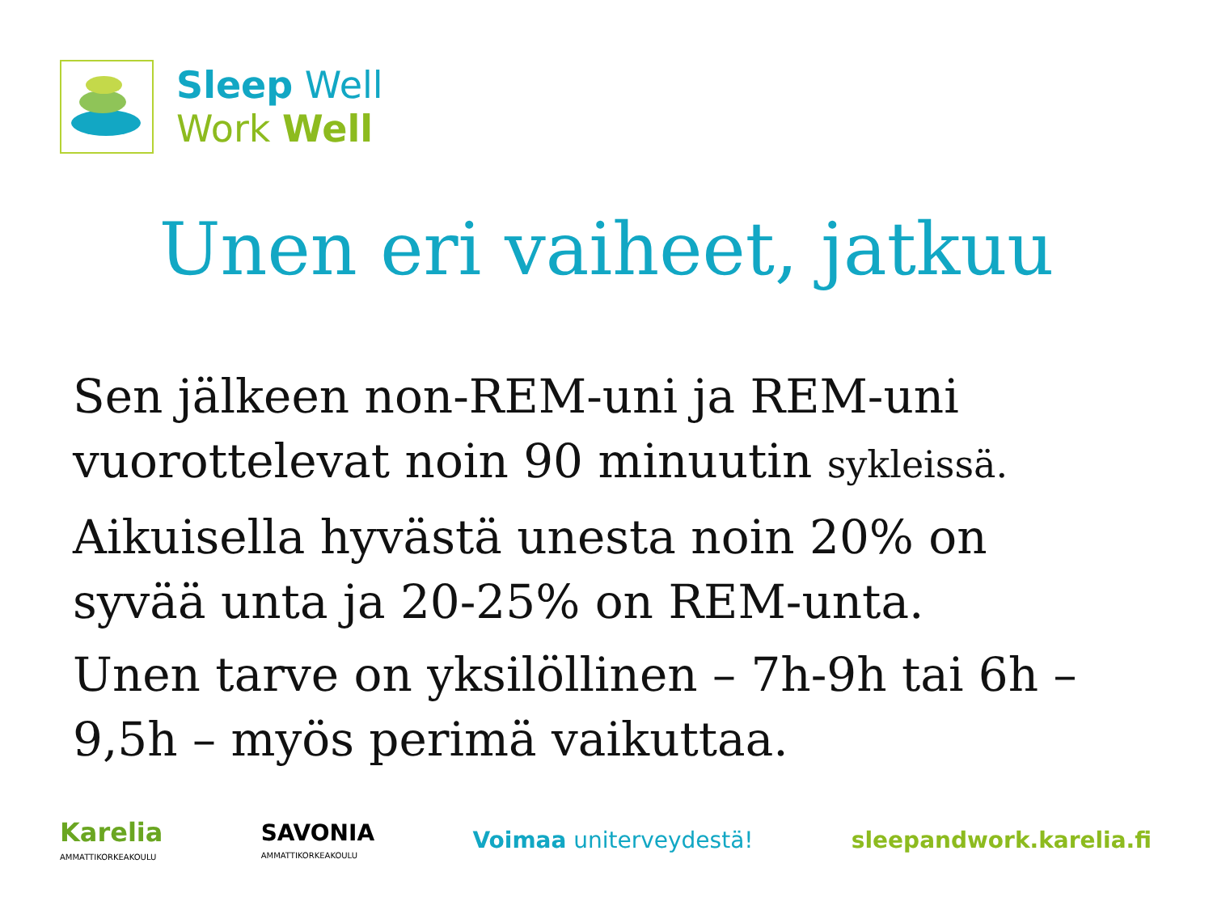Sleep Well
Work Well
Unen eri vaiheet, jatkuu
Sen jälkeen non-REM-uni ja REM-uni vuorottelevat noin 90 minuutin sykleissä.
Aikuisella hyvästä unesta noin 20% on syvää unta ja 20-25% on REM-unta.
Unen tarve on yksilöllinen – 7h-9h tai 6h – 9,5h – myös perimä vaikuttaa.
Karelia
AMMATTIKORKEAKOULU
SAVONIA
AMMATTIKORKEAKOULU
Voimaa uniterveydestä! sleepandwork.karelia.fi